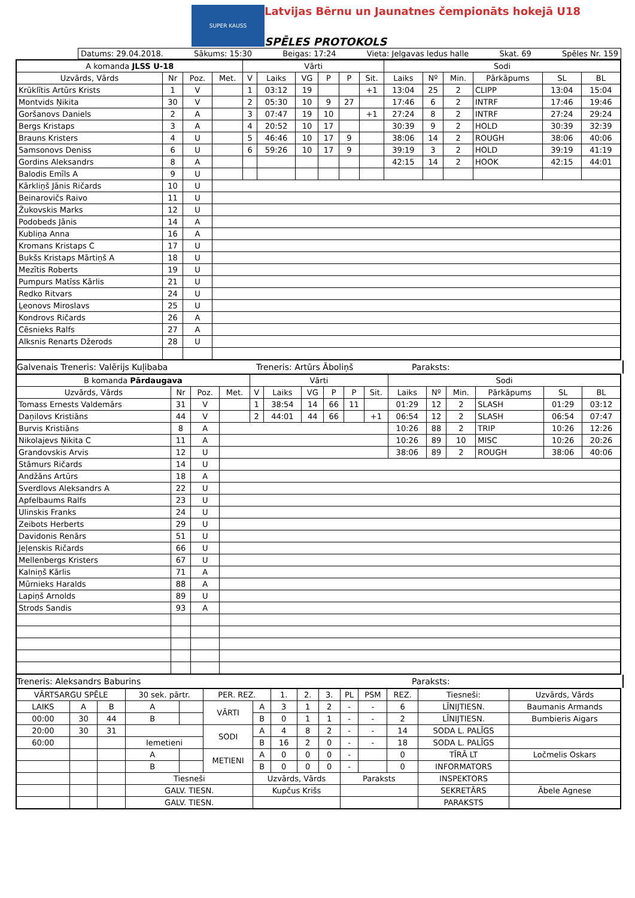SUPER KAUSS
Latvijas Bērnu un Jaunatnes čempionāts hokejā U18
SPĒLES PROTOKOLS
Datums: 29.04.2018. Sākums: 15:30 Beigas: 17:24 Vieta: Jelgavas ledus halle Skat. 69 Spēles Nr. 159
| A komanda JLSS U-18 | | | | Vārti | | | | | | Sodi | | | | | |
| --- | --- | --- | --- | --- | --- | --- | --- | --- | --- | --- | --- | --- | --- | --- | --- |
| Uzvārds, Vārds | Nr | Poz. | Met. | V | Laiks | VG | P | P | Sit. | Laiks | Nº | Min. | Pārkāpums | SL | BL |
| Krūklītis Artūrs Krists | 1 | V | | 1 | 03:12 | 19 | | | +1 | 13:04 | 25 | 2 | CLIPP | 13:04 | 15:04 |
| Montvids Ņikita | 30 | V | | 2 | 05:30 | 10 | 9 | 27 | | 17:46 | 6 | 2 | INTRF | 17:46 | 19:46 |
| Goršanovs Daniels | 2 | A | | 3 | 07:47 | 19 | 10 | | +1 | 27:24 | 8 | 2 | INTRF | 27:24 | 29:24 |
| Bergs Kristaps | 3 | A | | 4 | 20:52 | 10 | 17 | | | 30:39 | 9 | 2 | HOLD | 30:39 | 32:39 |
| Brauns Kristers | 4 | U | | 5 | 46:46 | 10 | 17 | 9 | | 38:06 | 14 | 2 | ROUGH | 38:06 | 40:06 |
| Samsonovs Deniss | 6 | U | | 6 | 59:26 | 10 | 17 | 9 | | 39:19 | 3 | 2 | HOLD | 39:19 | 41:19 |
| Gordins Aleksandrs | 8 | A | | | | | | | | 42:15 | 14 | 2 | HOOK | 42:15 | 44:01 |
| Balodis Emīls A | 9 | U | | | | | | | | | | | | | |
| Kārkliņš Jānis Ričards | 10 | U | | | | | | | | | | | | | |
| Beinarovičs Raivo | 11 | U | | | | | | | | | | | | | |
| Žukovskis Marks | 12 | U | | | | | | | | | | | | | |
| Podobeds Jānis | 14 | A | | | | | | | | | | | | | |
| Kubliņa Anna | 16 | A | | | | | | | | | | | | | |
| Kromans Kristaps C | 17 | U | | | | | | | | | | | | | |
| Bukšs Kristaps Mārtiņš A | 18 | U | | | | | | | | | | | | | |
| Mezītis Roberts | 19 | U | | | | | | | | | | | | | |
| Pumpurs Matīss Kārlis | 21 | U | | | | | | | | | | | | | |
| Redko Ritvars | 24 | U | | | | | | | | | | | | | |
| Ļeonovs Miroslavs | 25 | U | | | | | | | | | | | | | |
| Kondrovs Ričards | 26 | A | | | | | | | | | | | | | |
| Cēsnieks Ralfs | 27 | A | | | | | | | | | | | | | |
| Alksnis Renarts Džerods | 28 | U | | | | | | | | | | | | | |
Galvenais Treneris: Valērijs Kuļibaba Treneris: Artūrs Āboliņš Paraksts:
| B komanda Pārdaugava | | | | Vārti | | | | | | Sodi | | | | | |
| --- | --- | --- | --- | --- | --- | --- | --- | --- | --- | --- | --- | --- | --- | --- | --- |
| Uzvārds, Vārds | Nr | Poz. | Met. | V | Laiks | VG | P | P | Sit. | Laiks | Nº | Min. | Pārkāpums | SL | BL |
| Tomass Ernests Valdemārs | 31 | V | | 1 | 38:54 | 14 | 66 | 11 | | 01:29 | 12 | 2 | SLASH | 01:29 | 03:12 |
| Daņilovs Kristiāns | 44 | V | | 2 | 44:01 | 44 | 66 | | +1 | 06:54 | 12 | 2 | SLASH | 06:54 | 07:47 |
| Burvis Kristiāns | 8 | A | | | | | | | | 10:26 | 88 | 2 | TRIP | 10:26 | 12:26 |
| Nikolajevs Ņikita C | 11 | A | | | | | | | | 10:26 | 89 | 10 | MISC | 10:26 | 20:26 |
| Grandovskis Arvis | 12 | U | | | | | | | | 38:06 | 89 | 2 | ROUGH | 38:06 | 40:06 |
| Stāmurs Ričards | 14 | U | | | | | | | | | | | | | |
| Andžāns Artūrs | 18 | A | | | | | | | | | | | | | |
| Sverdlovs Aleksandrs A | 22 | U | | | | | | | | | | | | | |
| Apfelbaums Ralfs | 23 | U | | | | | | | | | | | | | |
| Ulinskis Franks | 24 | U | | | | | | | | | | | | | |
| Zeibots Herberts | 29 | U | | | | | | | | | | | | | |
| Davidonis Renārs | 51 | U | | | | | | | | | | | | | |
| Jeļenskis Ričards | 66 | U | | | | | | | | | | | | | |
| Mellenbergs Kristers | 67 | U | | | | | | | | | | | | | |
| Kalniņš Kārlis | 71 | A | | | | | | | | | | | | | |
| Mūrnieks Haralds | 88 | A | | | | | | | | | | | | | |
| Lapiņš Arnolds | 89 | U | | | | | | | | | | | | | |
| Strods Sandis | 93 | A | | | | | | | | | | | | | |
Treneris: Aleksandrs Baburins Paraksts:
| VĀRTSARGU SPĒLE | | | 30 sek. pārtr. | | PER. REZ. | | 1. | 2. | 3. | PL | PSM | REZ. | Tiesneši: | Uzvārds, Vārds |
| LAIKS | A | B | A | | VĀRTI | A | 3 | 1 | 2 | - | - | 6 | LĪNIJTIESN. | Baumanis Armands |
| 00:00 | 30 | 44 | B | | | B | 0 | 1 | 1 | - | - | 2 | LĪNIJTIESN. | Bumbieris Aigars |
| 20:00 | 30 | 31 | | | SODI | A | 4 | 8 | 2 | - | - | 14 | SODA L. PALĪGS | |
| 60:00 | | | Iemetieni | | | B | 16 | 2 | 0 | - | - | 18 | SODA L. PALĪGS | |
| | | | A | | METIENI | A | 0 | 0 | 0 | - | | 0 | TĪRĀ LT | Ločmelis Oskars |
| | | | B | | | B | 0 | 0 | 0 | - | | 0 | INFORMATORS | |
| | | | Tiesneši | | | Uzvārds, Vārds | | | | Paraksts | | | INSPEKTORS | |
| | | | GALV. TIESN. | | | Kupčus Krišs | | | | | | | SEKRETĀRS | Ābele Agnese |
| | | | GALV. TIESN. | | | | | | | | | | PARAKSTS | |